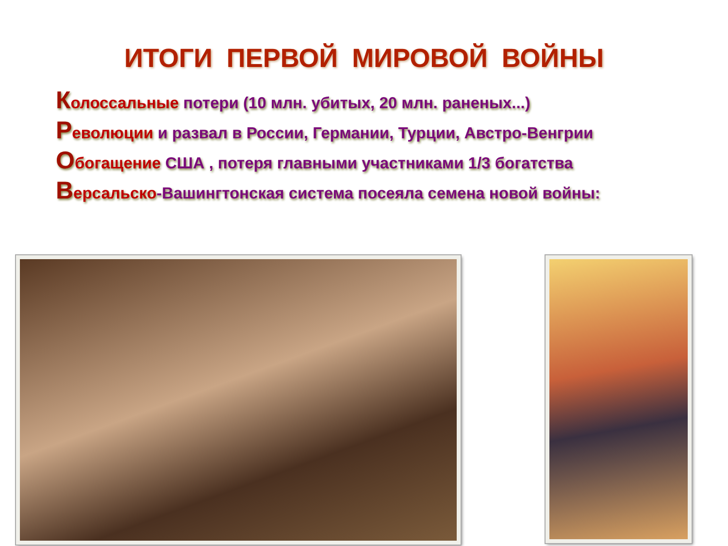ИТОГИ ПЕРВОЙ МИРОВОЙ ВОЙНЫ
Колоссальные потери (10 млн. убитых, 20 млн. раненых...)
Революции и развал в России, Германии, Турции, Австро-Венгрии
Обогащение США , потеря главными участниками 1/3 богатства
Версальско-Вашингтонская система посеяла семена новой войны: